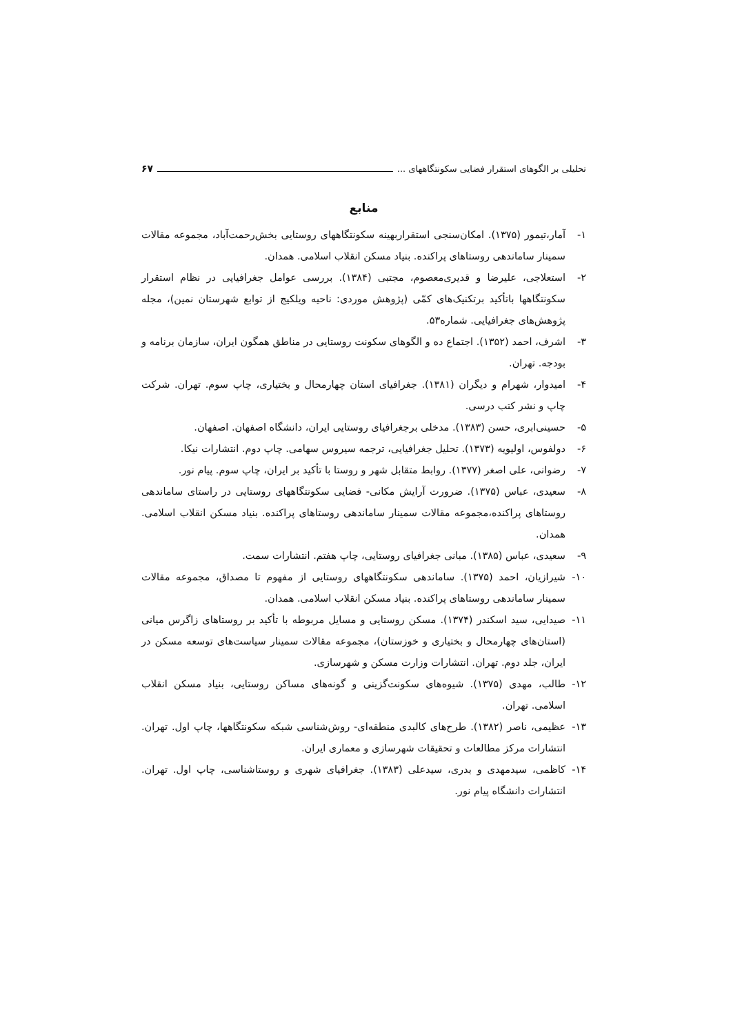تحلیلی بر الگوهای استقرار فضایی سکونتگاههای ... ۶۷
منابع
۱- آمار،تیمور (۱۳۷۵). امکان‌سنجی استقراربهینه سکونتگاههای روستایی بخش‌رحمت‌آباد، مجموعه مقالات سمینار ساماندهی روستاهای پراکنده. بنیاد مسکن انقلاب اسلامی. همدان.
۲- استعلاجی، علیرضا و قدیری‌معصوم، مجتبی (۱۳۸۴). بررسی عوامل جغرافیایی در نظام استقرار سکونتگاهها باتأکید برتکنیک‌های کمّی (پژوهش موردی: ناحیه ویلکیج از توابع شهرستان نمین)، مجله پژوهش‌های جغرافیایی. شماره۵۳.
۳- اشرف، احمد (۱۳۵۲). اجتماع ده و الگوهای سکونت روستایی در مناطق همگون ایران، سازمان برنامه و بودجه. تهران.
۴- امیدوار، شهرام و دیگران (۱۳۸۱). جغرافیای استان چهارمحال و بختیاری، چاپ سوم. تهران. شرکت چاپ و نشر کتب درسی.
۵- حسینی‌ابری، حسن (۱۳۸۳). مدخلی برجغرافیای روستایی ایران، دانشگاه اصفهان. اصفهان.
۶- دولفوس، اولیویه (۱۳۷۳). تحلیل جغرافیایی، ترجمه سیروس سهامی. چاپ دوم. انتشارات نیکا.
۷- رضوانی، علی اصغر (۱۳۷۷). روابط متقابل شهر و روستا با تأکید بر ایران، چاپ سوم. پیام نور.
۸- سعیدی، عباس (۱۳۷۵). ضرورت آرایش مکانی- فضایی سکونتگاههای روستایی در راستای ساماندهی روستاهای پراکنده،مجموعه مقالات سمینار ساماندهی روستاهای پراکنده. بنیاد مسکن انقلاب اسلامی. همدان.
۹- سعیدی، عباس (۱۳۸۵). مبانی جغرافیای روستایی، چاپ هفتم. انتشارات سمت.
۱۰- شیرازیان، احمد (۱۳۷۵). ساماندهی سکونتگاههای روستایی از مفهوم تا مصداق، مجموعه مقالات سمینار ساماندهی روستاهای پراکنده. بنیاد مسکن انقلاب اسلامی. همدان.
۱۱- صیدایی، سید اسکندر (۱۳۷۴). مسکن روستایی و مسایل مربوطه با تأکید بر روستاهای زاگرس میانی (استان‌های چهارمحال و بختیاری و خوزستان)، مجموعه مقالات سمینار سیاست‌های توسعه مسکن در ایران، جلد دوم. تهران. انتشارات وزارت مسکن و شهرسازی.
۱۲- طالب، مهدی (۱۳۷۵). شیوه‌های سکونت‌گزینی و گونه‌های مساکن روستایی، بنیاد مسکن انقلاب اسلامی. تهران.
۱۳- عظیمی، ناصر (۱۳۸۲). طرح‌های کالبدی منطقه‌ای- روش‌شناسی شبکه سکونتگاهها، چاپ اول. تهران. انتشارات مرکز مطالعات و تحقیقات شهرسازی و معماری ایران.
۱۴- کاظمی، سیدمهدی و بدری، سیدعلی (۱۳۸۳). جغرافیای شهری و روستاشناسی، چاپ اول. تهران. انتشارات دانشگاه پیام نور.